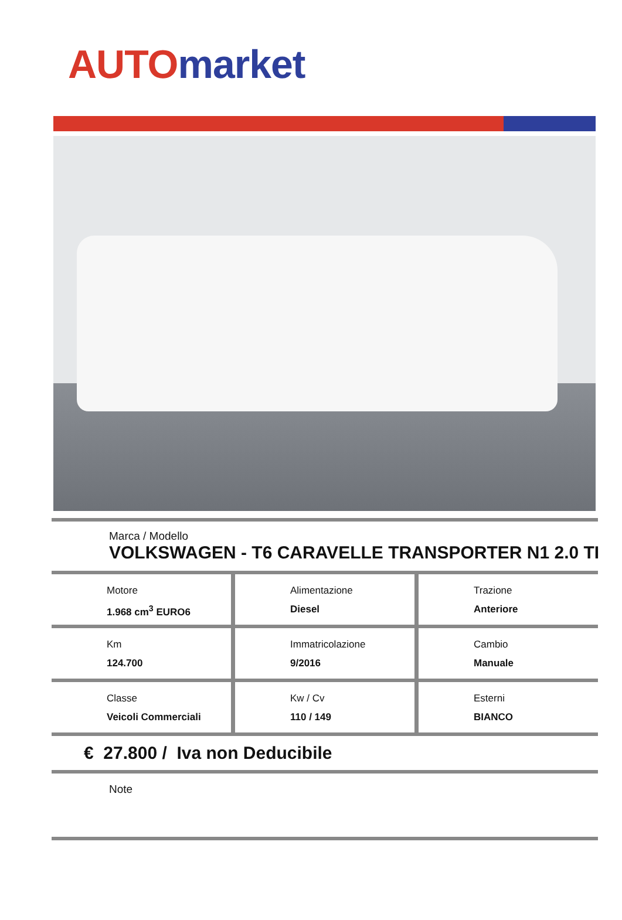AUTO market
Marca / Modello
VOLKSWAGEN - T6 CARAVELLE TRANSPORTER N1 2.0 TI
Motore
1.968 cm<sup>3</sup> EURO6
Alimentazione
Diesel
Trazione
Anteriore
Km
124.700
Immatricolazione
9/2016
Cambio
Manuale
Classe
Veicoli Commerciali
Kw / Cv
110 / 149
Esterni
BIANCO
€ 27.800 / Iva non Deducibile
Note